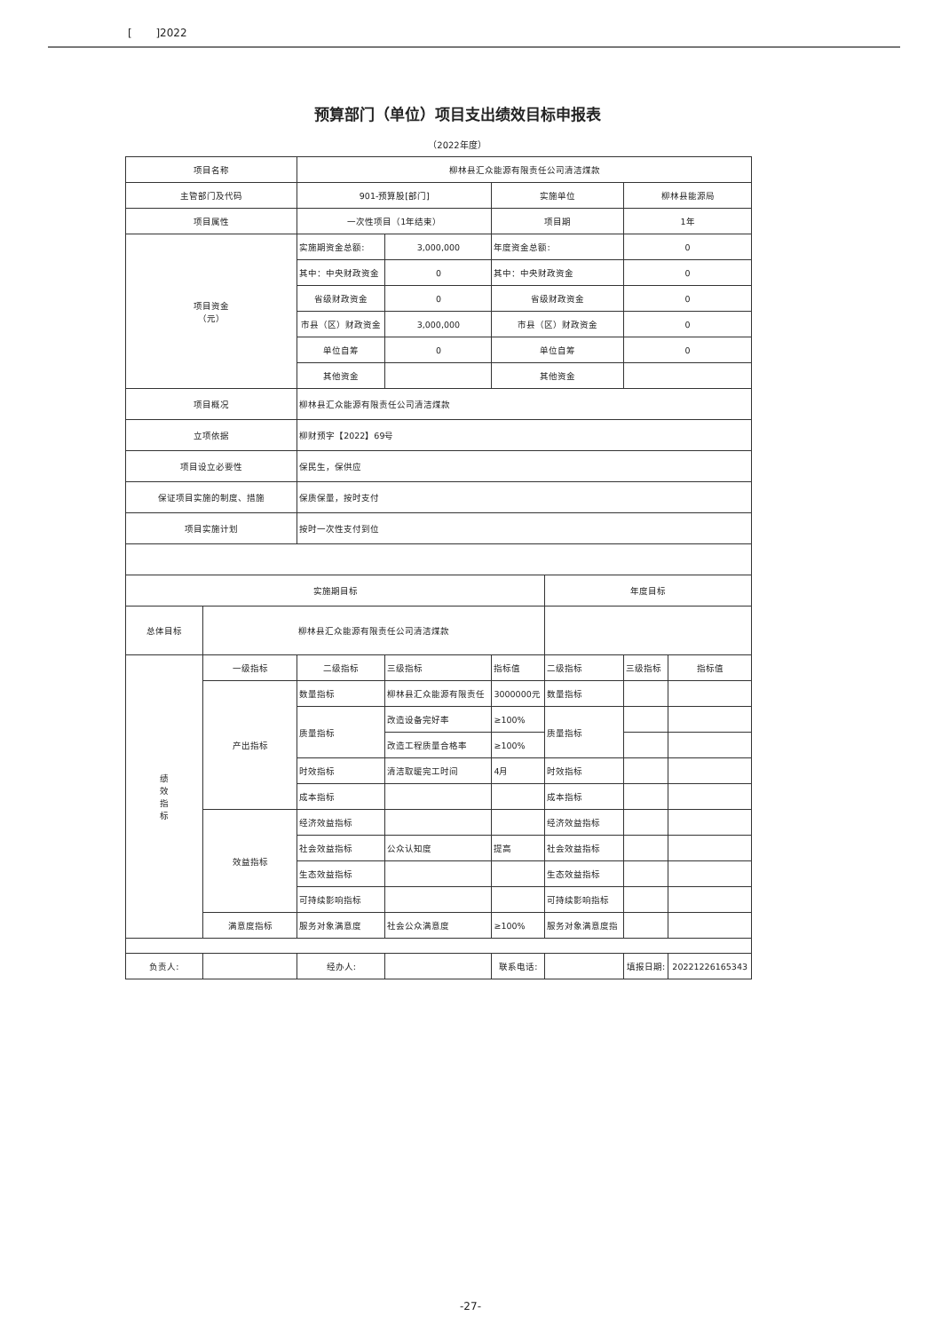[ ]2022
预算部门（单位）项目支出绩效目标申报表
（2022年度）
| 项目名称 | | 柳林县汇众能源有限责任公司清洁煤款 | | | | | |
| 主管部门及代码 | | 901-预算股[部门] | | 实施单位 | | 柳林县能源局 | |
| 项目属性 | | 一次性项目（1年结束） | | 项目期 | | 1年 | |
| 项目资金 （元） | | 实施期资金总额: | 3,000,000 | 年度资金总额: | | 0 | |
| | | 其中：中央财政资金 | 0 | 其中：中央财政资金 | | 0 | |
| | | 省级财政资金 | 0 | 省级财政资金 | | 0 | |
| | | 市县（区）财政资金 | 3,000,000 | 市县（区）财政资金 | | 0 | |
| | | 单位自筹 | 0 | 单位自筹 | | 0 | |
| | | 其他资金 | | 其他资金 | | | |
| 项目概况 | | 柳林县汇众能源有限责任公司清洁煤款 | | | | | |
| 立项依据 | | 柳财预字【2022】69号 | | | | | |
| 项目设立必要性 | | 保民生，保供应 | | | | | |
| 保证项目实施的制度、措施 | | 保质保量，按时支付 | | | | | |
| 项目实施计划 | | 按时一次性支付到位 | | | | | |
| 实施期目标 | | | | | 年度目标 | | |
| 总体目标 | 柳林县汇众能源有限责任公司清洁煤款 | | | | | | |
| 绩 效 指 标 | 一级指标 | 二级指标 | 三级指标 | 指标值 | 二级指标 | 三级指标 | 指标值 |
| | 产出指标 | 数量指标 | 柳林县汇众能源有限责任 | 3000000元 | 数量指标 | | |
| | | 质量指标 | 改造设备完好率 | ≥100% | 质量指标 | | |
| | | | 改造工程质量合格率 | ≥100% | | | |
| | | 时效指标 | 清洁取暖完工时间 | 4月 | 时效指标 | | |
| | | 成本指标 | | | 成本指标 | | |
| | 效益指标 | 经济效益指标 | | | 经济效益指标 | | |
| | | 社会效益指标 | 公众认知度 | 提高 | 社会效益指标 | | |
| | | 生态效益指标 | | | 生态效益指标 | | |
| | | 可持续影响指标 | | | 可持续影响指标 | | |
| | 满意度指标 | 服务对象满意度 | 社会公众满意度 | ≥100% | 服务对象满意度指 | | |
| 负责人: | | 经办人: | | 联系电话: | | 填报日期: | 20221226165343 |
-27-